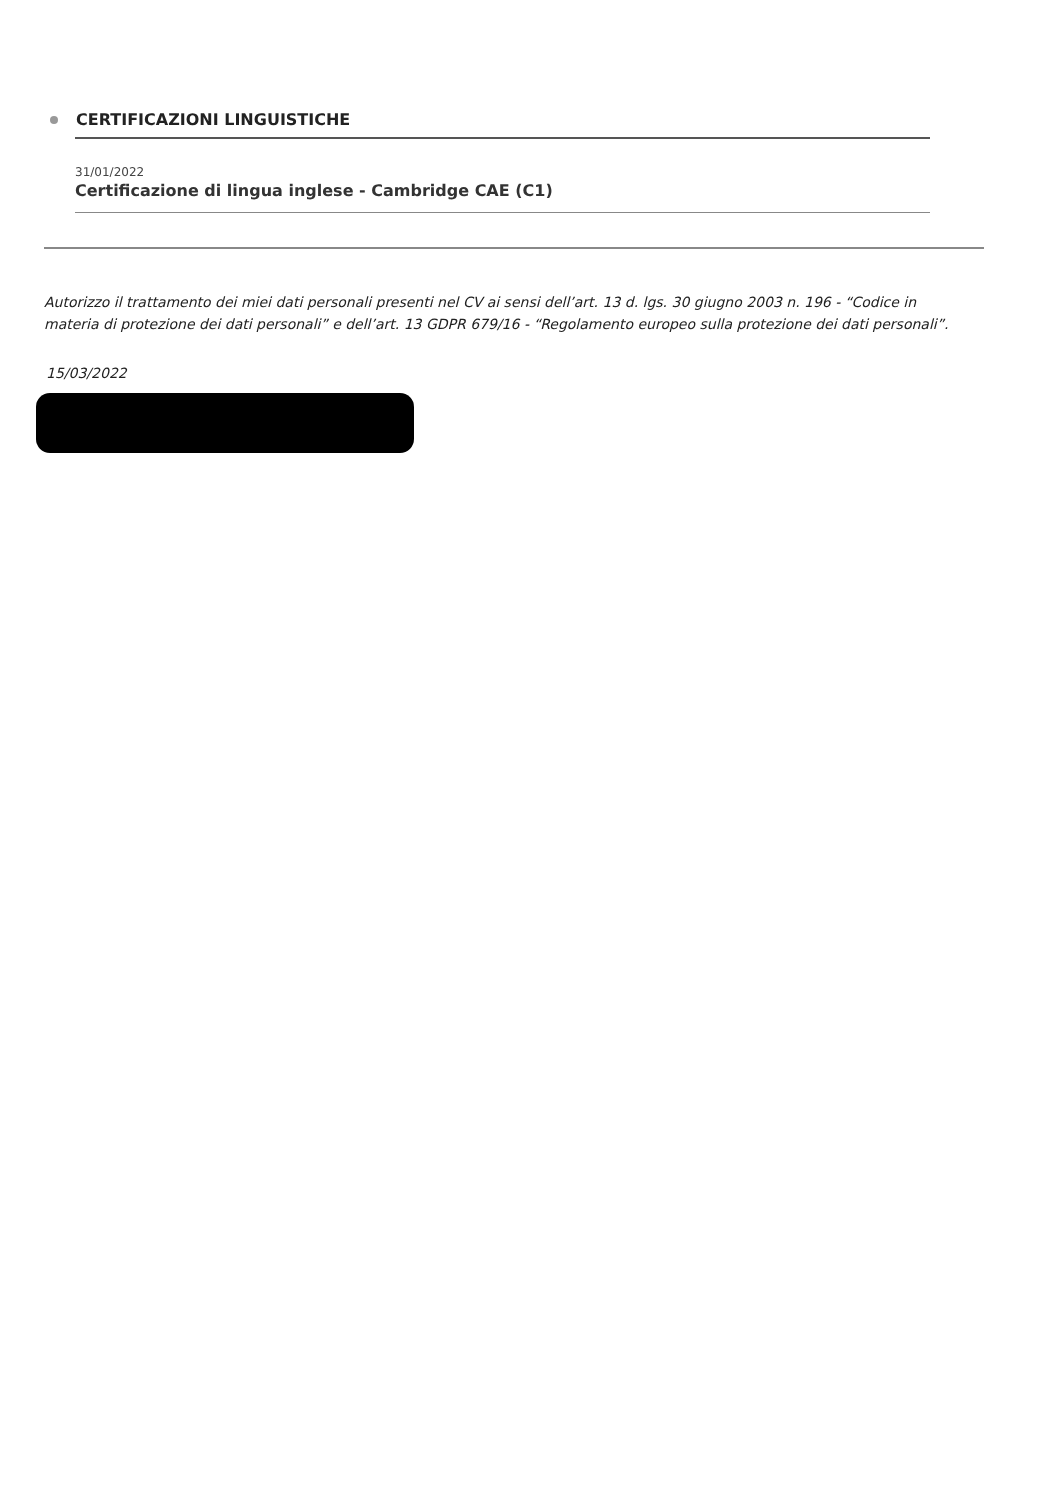CERTIFICAZIONI LINGUISTICHE
31/01/2022
Certificazione di lingua inglese - Cambridge CAE (C1)
Autorizzo il trattamento dei miei dati personali presenti nel CV ai sensi dell’art. 13 d. lgs. 30 giugno 2003 n. 196 - “Codice in materia di protezione dei dati personali” e dell’art. 13 GDPR 679/16 - “Regolamento europeo sulla protezione dei dati personali”.
15/03/2022